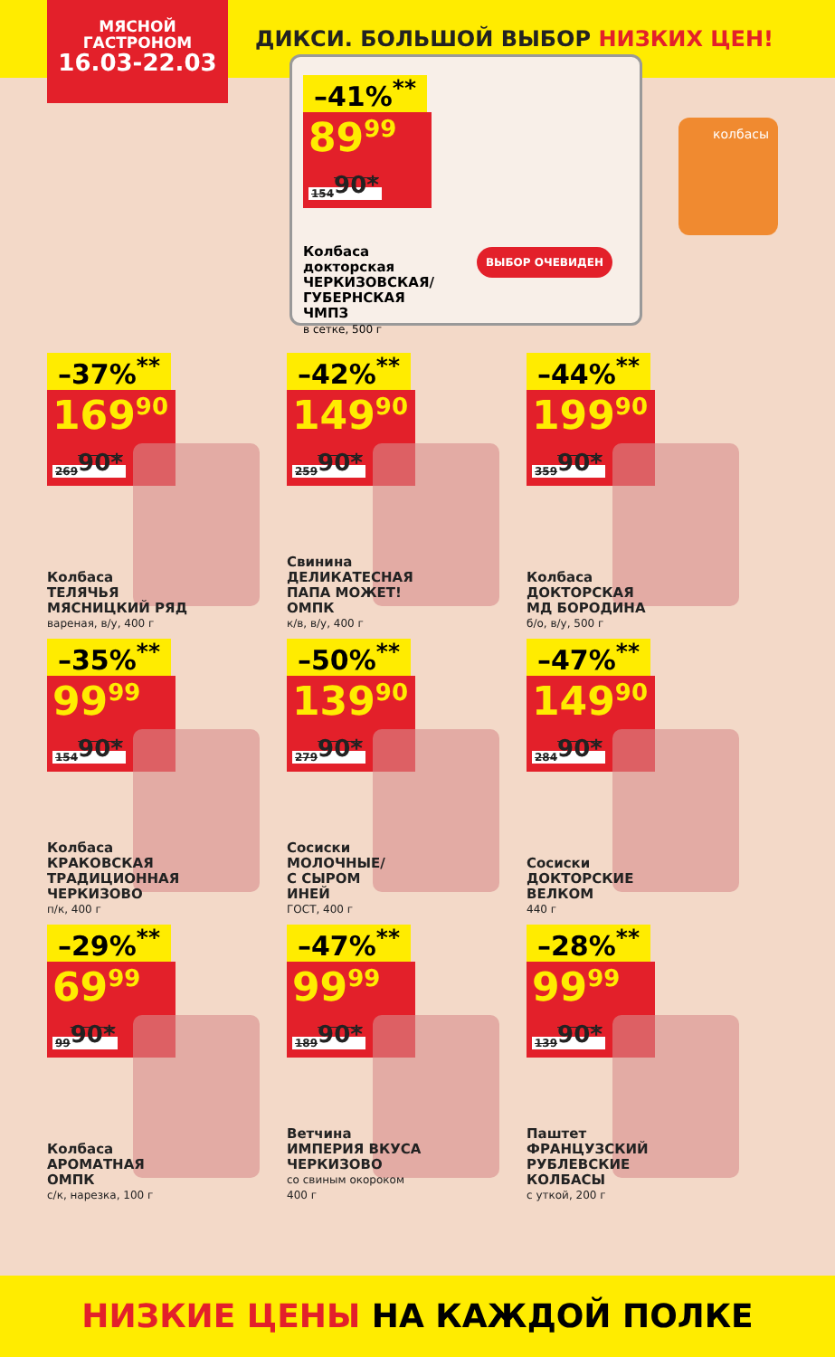МЯСНОЙ
ГАСТРОНОМ
16.03-22.03
ДИКСИ. БОЛЬШОЙ ВЫБОР НИЗКИХ ЦЕН!
–41%<sup>**</sup>
89<sup>99</sup> 154<sup>90*</sup>
Колбаса
докторская
ЧЕРКИЗОВСКАЯ/
ГУБЕРНСКАЯ
ЧМПЗ
в сетке, 500 г
ВЫБОР ОЧЕВИДЕН
–37%<sup>**</sup>
169<sup>90</sup> 269<sup>90*</sup>
Колбаса
ТЕЛЯЧЬЯ
МЯСНИЦКИЙ РЯД
вареная, в/у, 400 г
–42%<sup>**</sup>
149<sup>90</sup> 259<sup>90*</sup>
Свинина
ДЕЛИКАТЕСНАЯ
ПАПА МОЖЕТ!
ОМПК
к/в, в/у, 400 г
–44%<sup>**</sup>
199<sup>90</sup> 359<sup>90*</sup>
Колбаса
ДОКТОРСКАЯ
МД БОРОДИНА
б/о, в/у, 500 г
–35%<sup>**</sup>
99<sup>99</sup> 154<sup>90*</sup>
Колбаса
КРАКОВСКАЯ
ТРАДИЦИОННАЯ
ЧЕРКИЗОВО
п/к, 400 г
–50%<sup>**</sup>
139<sup>90</sup> 279<sup>90*</sup>
Сосиски
МОЛОЧНЫЕ/
С СЫРОМ
ИНЕЙ
ГОСТ, 400 г
–47%<sup>**</sup>
149<sup>90</sup> 284<sup>90*</sup>
Сосиски
ДОКТОРСКИЕ
ВЕЛКОМ
440 г
–29%<sup>**</sup>
69<sup>99</sup> 99<sup>90*</sup>
Колбаса
АРОМАТНАЯ
ОМПК
с/к, нарезка, 100 г
–47%<sup>**</sup>
99<sup>99</sup> 189<sup>90*</sup>
Ветчина
ИМПЕРИЯ ВКУСА
ЧЕРКИЗОВО
со свиным окороком
400 г
–28%<sup>**</sup>
99<sup>99</sup> 139<sup>90*</sup>
Паштет
ФРАНЦУЗСКИЙ
РУБЛЕВСКИЕ
КОЛБАСЫ
с уткой, 200 г
колбасы
НИЗКИЕ ЦЕНЫ НА КАЖДОЙ ПОЛКЕ